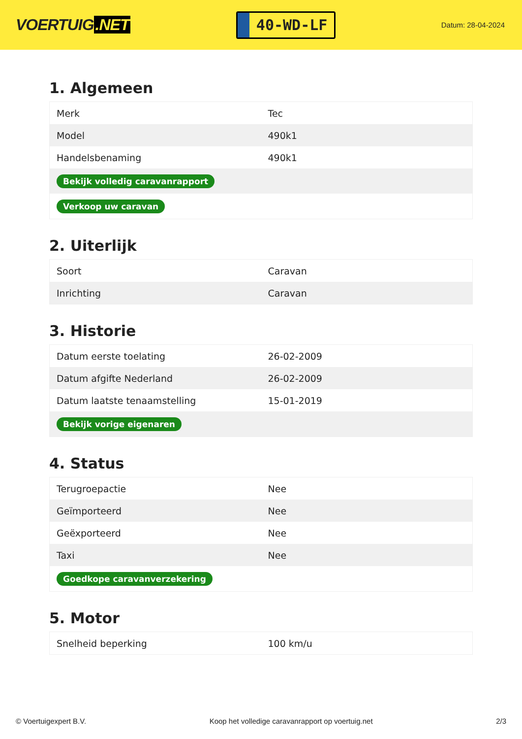VOERTUIG.NET
40-WD-LF
Datum: 28-04-2024
1. Algemeen
| Merk | Tec |
| Model | 490k1 |
| Handelsbenaming | 490k1 |
| Bekijk volledig caravanrapport | |
| Verkoop uw caravan | |
2. Uiterlijk
| Soort | Caravan |
| Inrichting | Caravan |
3. Historie
| Datum eerste toelating | 26-02-2009 |
| Datum afgifte Nederland | 26-02-2009 |
| Datum laatste tenaamstelling | 15-01-2019 |
| Bekijk vorige eigenaren | |
4. Status
| Terugroepactie | Nee |
| Geïmporteerd | Nee |
| Geëxporteerd | Nee |
| Taxi | Nee |
| Goedkope caravanverzekering | |
5. Motor
| Snelheid beperking | 100 km/u |
© Voertuigexpert B.V. Koop het volledige caravanrapport op voertuig.net 2/3